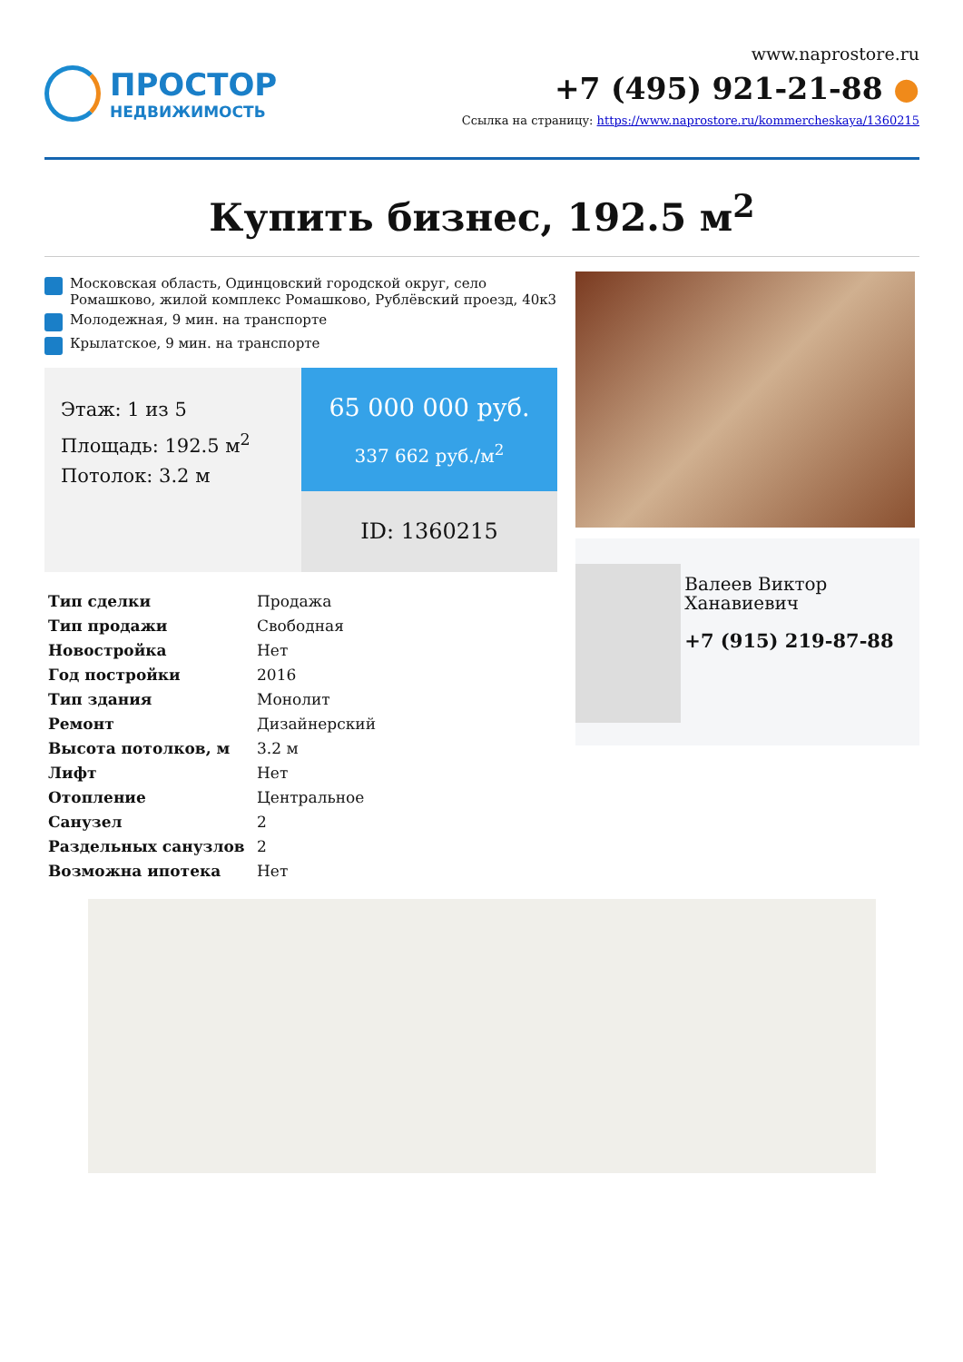ПРОСТОР
НЕДВИЖИМОСТЬ
www.naprostore.ru
+7 (495) 921-21-88 ●
Ссылка на страницу: https://www.naprostore.ru/kommercheskaya/1360215
Купить бизнес, 192.5 м<sup>2</sup>
Московская область, Одинцовский городской округ, село Ромашково, жилой комплекс Ромашково, Рублёвский проезд, 40к3
Молодежная, 9 мин. на транспорте
Крылатское, 9 мин. на транспорте
Этаж: 1 из 5
Площадь: 192.5 м<sup>2</sup>
Потолок: 3.2 м
65 000 000 руб.
337 662 руб./м<sup>2</sup>
ID: 1360215
| Тип сделки | Продажа |
| Тип продажи | Свободная |
| Новостройка | Нет |
| Год постройки | 2016 |
| Тип здания | Монолит |
| Ремонт | Дизайнерский |
| Высота потолков, м | 3.2 м |
| Лифт | Нет |
| Отопление | Центральное |
| Санузел | 2 |
| Раздельных санузлов | 2 |
| Возможна ипотека | Нет |
Валеев Виктор Ханавиевич
+7 (915) 219-87-88